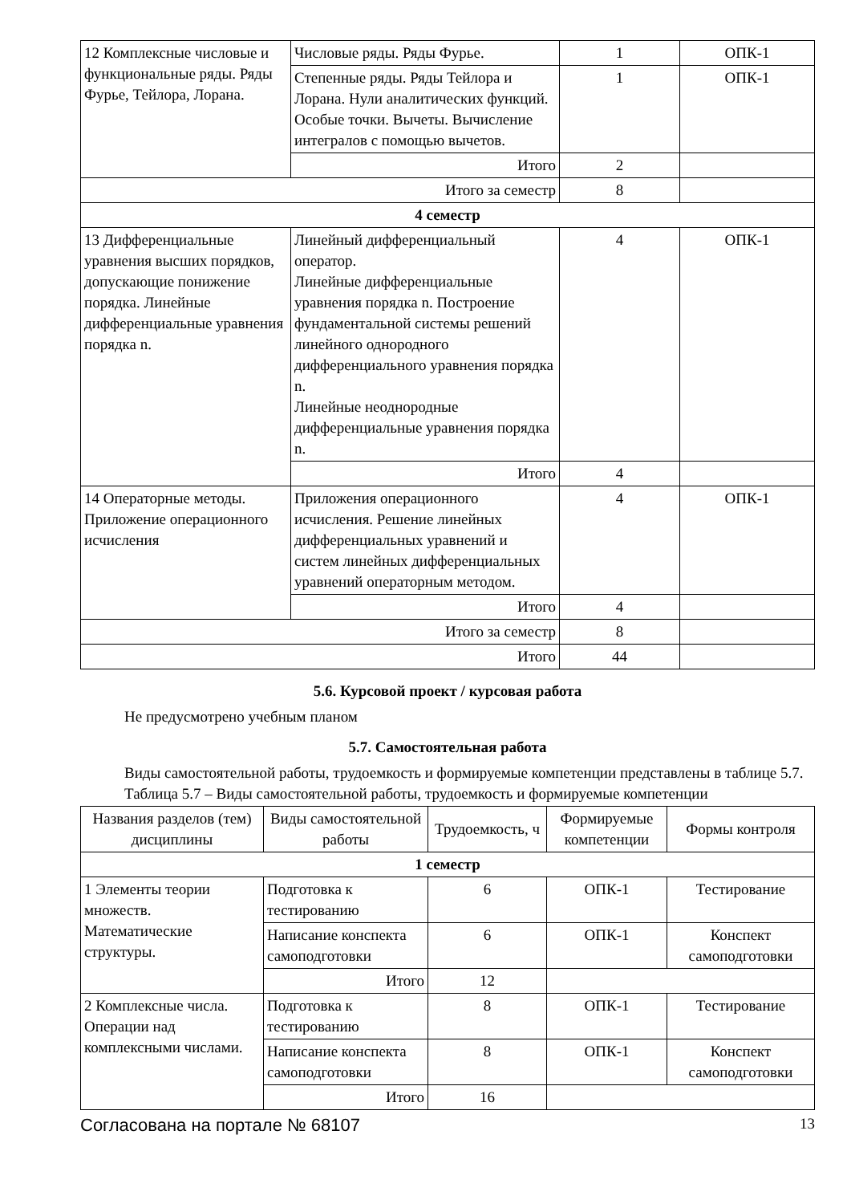| 12 Комплексные числовые и функциональные ряды. Ряды Фурье, Тейлора, Лорана. | Числовые ряды. Ряды Фурье. | 1 | ОПК-1 |
| | Степенные ряды. Ряды Тейлора и Лорана. Нули аналитических функций. Особые точки. Вычеты. Вычисление интегралов с помощью вычетов. | 1 | ОПК-1 |
| | Итого | 2 | |
| Итого за семестр | | 8 | |
| 4 семестр | | | |
| 13 Дифференциальные уравнения высших порядков, допускающие понижение порядка. Линейные дифференциальные уравнения порядка n. | Линейный дифференциальный оператор. Линейные дифференциальные уравнения порядка n. Построение фундаментальной системы решений линейного однородного дифференциального уравнения порядка n. Линейные неоднородные дифференциальные уравнения порядка n. | 4 | ОПК-1 |
| | Итого | 4 | |
| 14 Операторные методы. Приложение операционного исчисления | Приложения операционного исчисления. Решение линейных дифференциальных уравнений и систем линейных дифференциальных уравнений операторным методом. | 4 | ОПК-1 |
| | Итого | 4 | |
| Итого за семестр | | 8 | |
| Итого | | 44 | |
5.6. Курсовой проект / курсовая работа
Не предусмотрено учебным планом
5.7. Самостоятельная работа
Виды самостоятельной работы, трудоемкость и формируемые компетенции представлены в таблице 5.7.
Таблица 5.7 – Виды самостоятельной работы, трудоемкость и формируемые компетенции
| Названия разделов (тем) дисциплины | Виды самостоятельной работы | Трудоемкость, ч | Формируемые компетенции | Формы контроля |
| --- | --- | --- | --- | --- |
| 1 семестр | | | | |
| 1 Элементы теории множеств. Математические структуры. | Подготовка к тестированию | 6 | ОПК-1 | Тестирование |
| | Написание конспекта самоподготовки | 6 | ОПК-1 | Конспект самоподготовки |
| | Итого | 12 | | |
| 2 Комплексные числа. Операции над комплексными числами. | Подготовка к тестированию | 8 | ОПК-1 | Тестирование |
| | Написание конспекта самоподготовки | 8 | ОПК-1 | Конспект самоподготовки |
| | Итого | 16 | | |
Согласована на портале № 68107 13